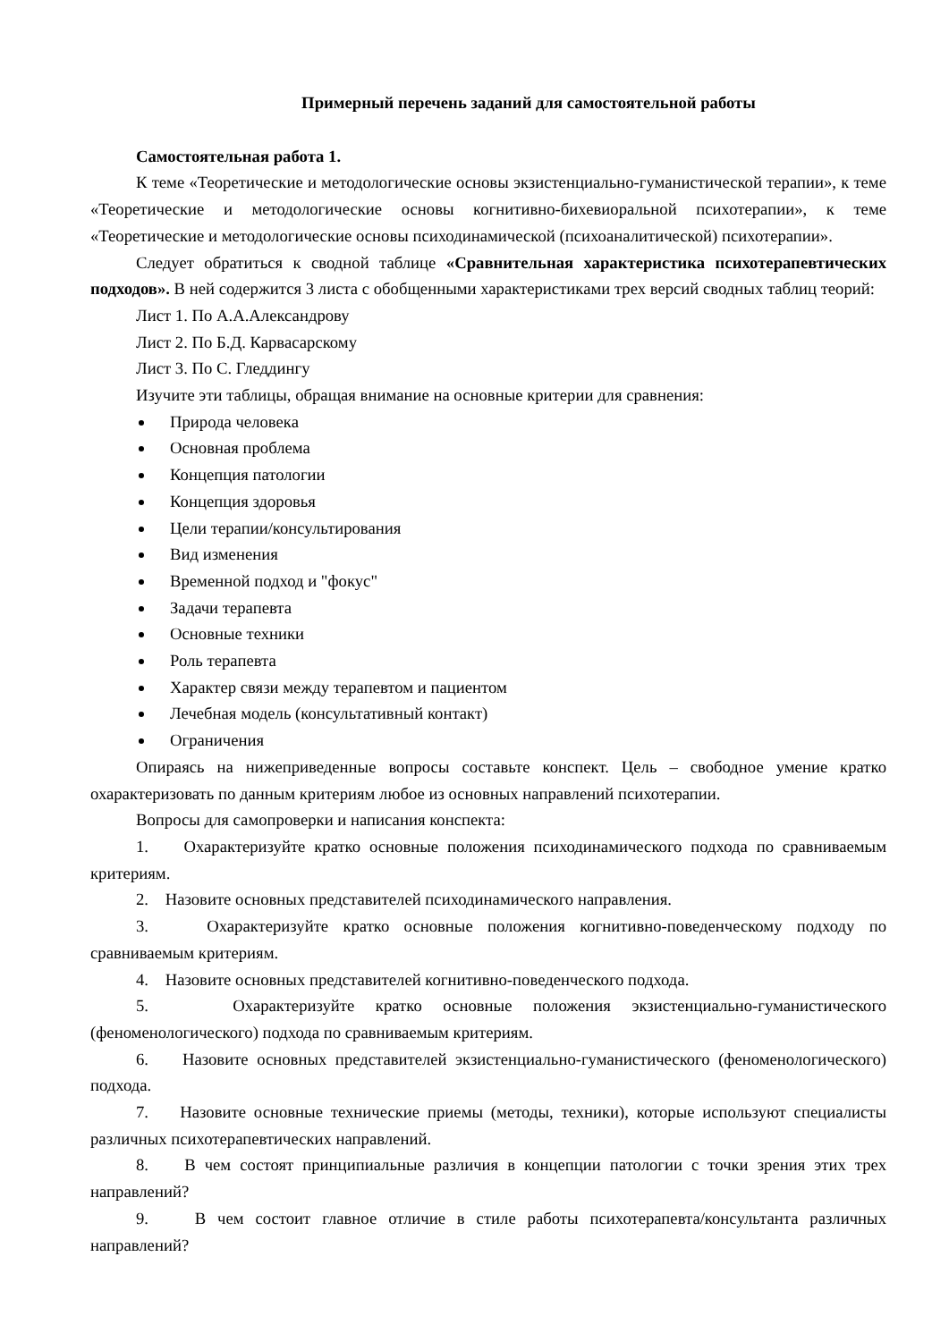Примерный перечень заданий для самостоятельной работы
Самостоятельная работа 1.
К теме «Теоретические и методологические основы экзистенциально-гуманистической терапии», к теме «Теоретические и методологические основы когнитивно-бихевиоральной психотерапии», к теме «Теоретические и методологические основы психодинамической (психоаналитической) психотерапии».
Следует обратиться к сводной таблице «Сравнительная характеристика психотерапевтических подходов». В ней содержится 3 листа с обобщенными характеристиками трех версий сводных таблиц теорий:
Лист 1. По А.А.Александрову
Лист 2. По Б.Д. Карвасарскому
Лист 3. По С. Гледдингу
Изучите эти таблицы, обращая внимание на основные критерии для сравнения:
Природа человека
Основная проблема
Концепция патологии
Концепция здоровья
Цели терапии/консультирования
Вид изменения
Временной подход и "фокус"
Задачи терапевта
Основные техники
Роль терапевта
Характер связи между терапевтом и пациентом
Лечебная модель (консультативный контакт)
Ограничения
Опираясь на нижеприведенные вопросы составьте конспект. Цель – свободное умение кратко охарактеризовать по данным критериям любое из основных направлений психотерапии.
Вопросы для самопроверки и написания конспекта:
1. Охарактеризуйте кратко основные положения психодинамического подхода по сравниваемым критериям.
2. Назовите основных представителей психодинамического направления.
3. Охарактеризуйте кратко основные положения когнитивно-поведенческому подходу по сравниваемым критериям.
4. Назовите основных представителей когнитивно-поведенческого подхода.
5. Охарактеризуйте кратко основные положения экзистенциально-гуманистического (феноменологического) подхода по сравниваемым критериям.
6. Назовите основных представителей экзистенциально-гуманистического (феноменологического) подхода.
7. Назовите основные технические приемы (методы, техники), которые используют специалисты различных психотерапевтических направлений.
8. В чем состоят принципиальные различия в концепции патологии с точки зрения этих трех направлений?
9. В чем состоит главное отличие в стиле работы психотерапевта/консультанта различных направлений?